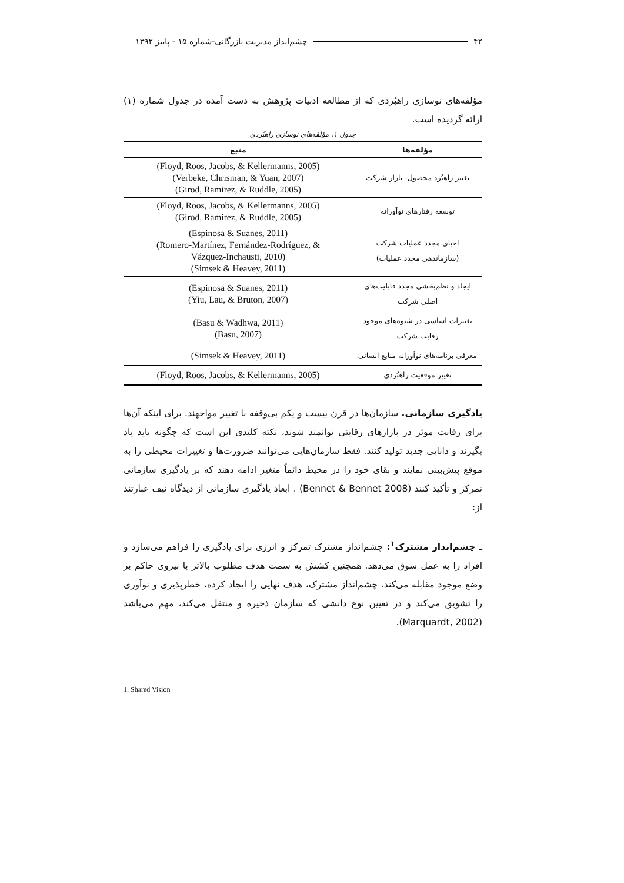۴۲ چشم‌انداز مدیریت بازرگانی-شماره ۱۵ - پاییز ۱۳۹۲
مؤلفه‌های نوسازی راهبُردی که از مطالعه ادبیات پژوهش به دست آمده در جدول شماره (۱) ارائه گردیده است.
جدول ۱. مؤلفه‌های نوسازی راهبُردی
| مؤلفه‌ها | منبع |
| --- | --- |
| تغییر راهبُرد محصول- بازار شرکت | (Floyd, Roos, Jacobs, & Kellermanns, 2005) (Verbeke, Chrisman, & Yuan, 2007) (Girod, Ramirez, & Ruddle, 2005) |
| توسعه رفتارهای نوآورانه | (Floyd, Roos, Jacobs, & Kellermanns, 2005) (Girod, Ramirez, & Ruddle, 2005) |
| احیای مجدد عملیات شرکت (سازماندهی مجدد عملیات) | (Espinosa & Suanes, 2011) (Romero-Martínez, Fernández-Rodríguez, & Vázquez-Inchausti, 2010) (Simsek & Heavey, 2011) |
| ایجاد و نظم‌بخشی مجدد قابلیت‌های اصلی شرکت | (Espinosa & Suanes, 2011) (Yiu, Lau, & Bruton, 2007) |
| تغییرات اساسی در شیوه‌های موجود رقابت شرکت | (Basu & Wadhwa, 2011) (Basu, 2007) |
| معرفی برنامه‌های نوآورانه منابع انسانی | (Simsek & Heavey, 2011) |
| تغییر موقعیت راهبُردی | (Floyd, Roos, Jacobs, & Kellermanns, 2005) |
یادگیری سازمانی. سازمان‌ها در قرن بیست و یکم بی‌وقفه با تغییر مواجهند. برای اینکه آن‌ها برای رقابت مؤثر در بازارهای رقابتی توانمند شوند، نکته کلیدی این است که چگونه باید یاد بگیرند و دانایی جدید تولید کنند. فقط سازمان‌هایی می‌توانند ضرورت‌ها و تغییرات محیطی را به موقع پیش‌بینی نمایند و بقای خود را در محیط دائماً متغیر ادامه دهند که بر یادگیری سازمانی تمرکز و تأکید کنند (Bennet & Bennet 2008) . ابعاد یادگیری سازمانی از دیدگاه نیف عبارتند از:
ـ چشم‌انداز مشترک<sup>۱</sup>: چشم‌انداز مشترک تمرکز و انرژی برای یادگیری را فراهم می‌سازد و افراد را به عمل سوق می‌دهد. همچنین کشش به سمت هدف مطلوب بالاتر با نیروی حاکم بر وضع موجود مقابله می‌کند. چشم‌انداز مشترک، هدف نهایی را ایجاد کرده، خطرپذیری و نوآوری را تشویق می‌کند و در تعیین نوع دانشی که سازمان ذخیره و منتقل می‌کند، مهم می‌باشد (Marquardt, 2002).
1. Shared Vision